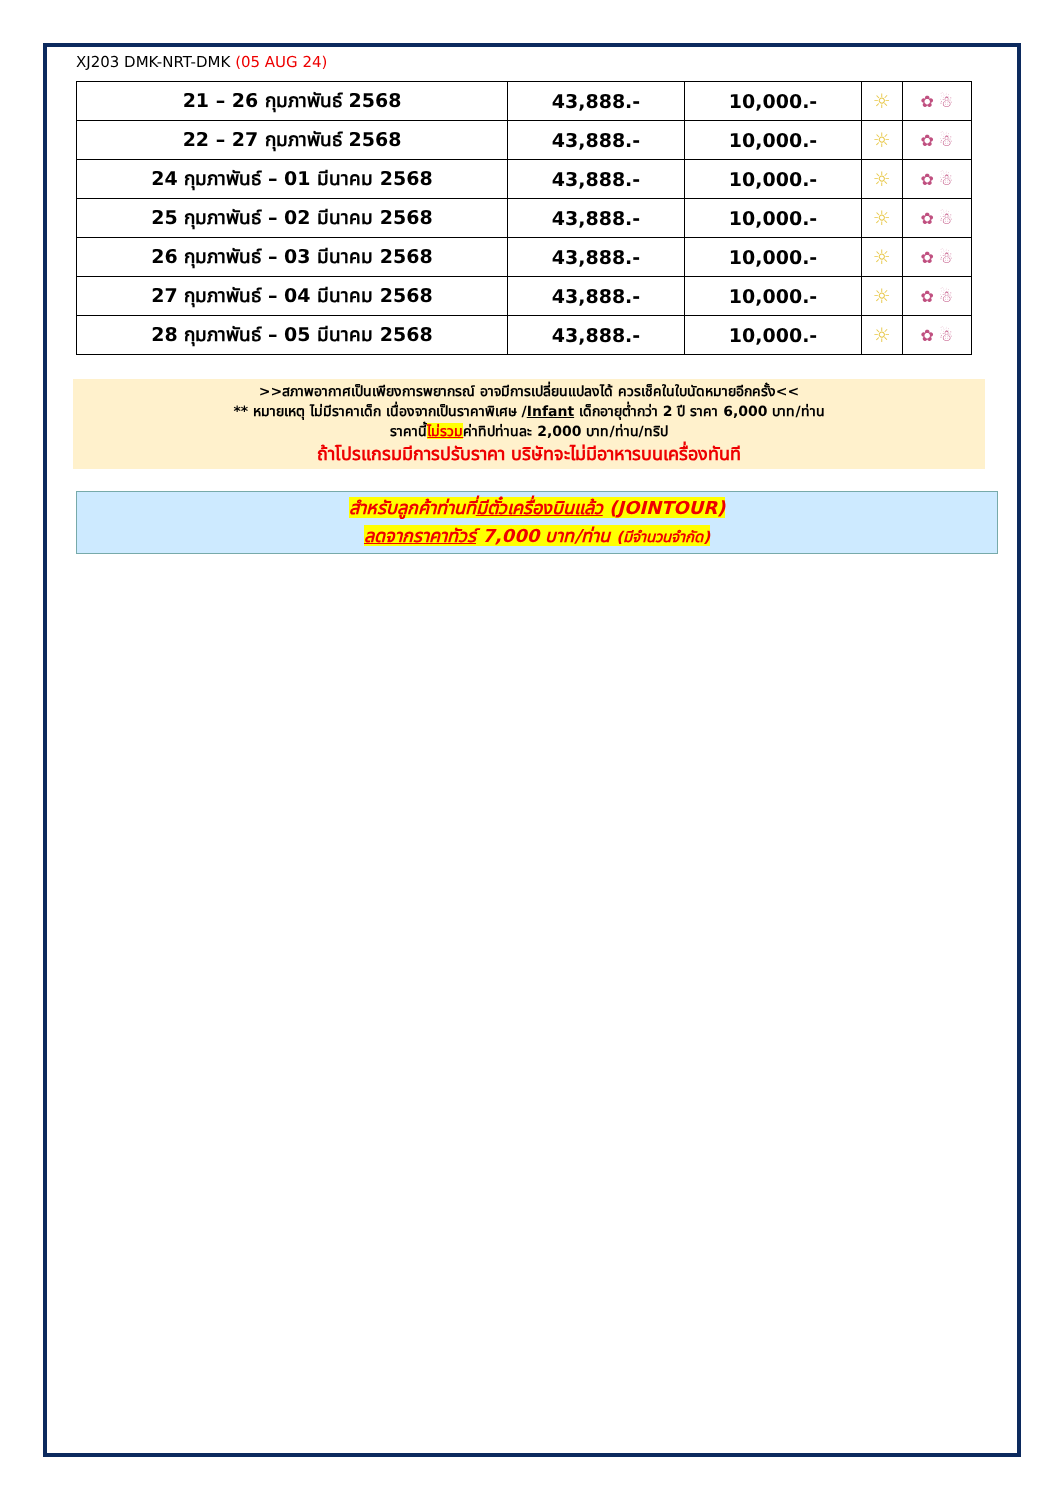XJ203 DMK-NRT-DMK (05 AUG 24)
| 21 – 26 กุมภาพันธ์ 2568 | 43,888.- | 10,000.- | ☼ | ✿ ☃ |
| 22 – 27 กุมภาพันธ์ 2568 | 43,888.- | 10,000.- | ☼ | ✿ ☃ |
| 24 กุมภาพันธ์ – 01 มีนาคม 2568 | 43,888.- | 10,000.- | ☼ | ✿ ☃ |
| 25 กุมภาพันธ์ – 02 มีนาคม 2568 | 43,888.- | 10,000.- | ☼ | ✿ ☃ |
| 26 กุมภาพันธ์ – 03 มีนาคม 2568 | 43,888.- | 10,000.- | ☼ | ✿ ☃ |
| 27 กุมภาพันธ์ – 04 มีนาคม 2568 | 43,888.- | 10,000.- | ☼ | ✿ ☃ |
| 28 กุมภาพันธ์ – 05 มีนาคม 2568 | 43,888.- | 10,000.- | ☼ | ✿ ☃ |
>>สภาพอากาศเป็นเพียงการพยากรณ์ อาจมีการเปลี่ยนแปลงได้ ควรเช็คในใบนัดหมายอีกครั้ง<<
** หมายเหตุ ไม่มีราคาเด็ก เนื่องจากเป็นราคาพิเศษ /Infant เด็กอายุต่ำกว่า 2 ปี ราคา 6,000 บาท/ท่าน
ราคานี้ไม่รวมค่าทิปท่านละ 2,000 บาท/ท่าน/ทริป
ถ้าโปรแกรมมีการปรับราคา บริษัทจะไม่มีอาหารบนเครื่องทันที
สำหรับลูกค้าท่านที่มีตั๋วเครื่องบินแล้ว (JOINTOUR)
ลดจากราคาทัวร์ 7,000 บาท/ท่าน (มีจำนวนจำกัด)